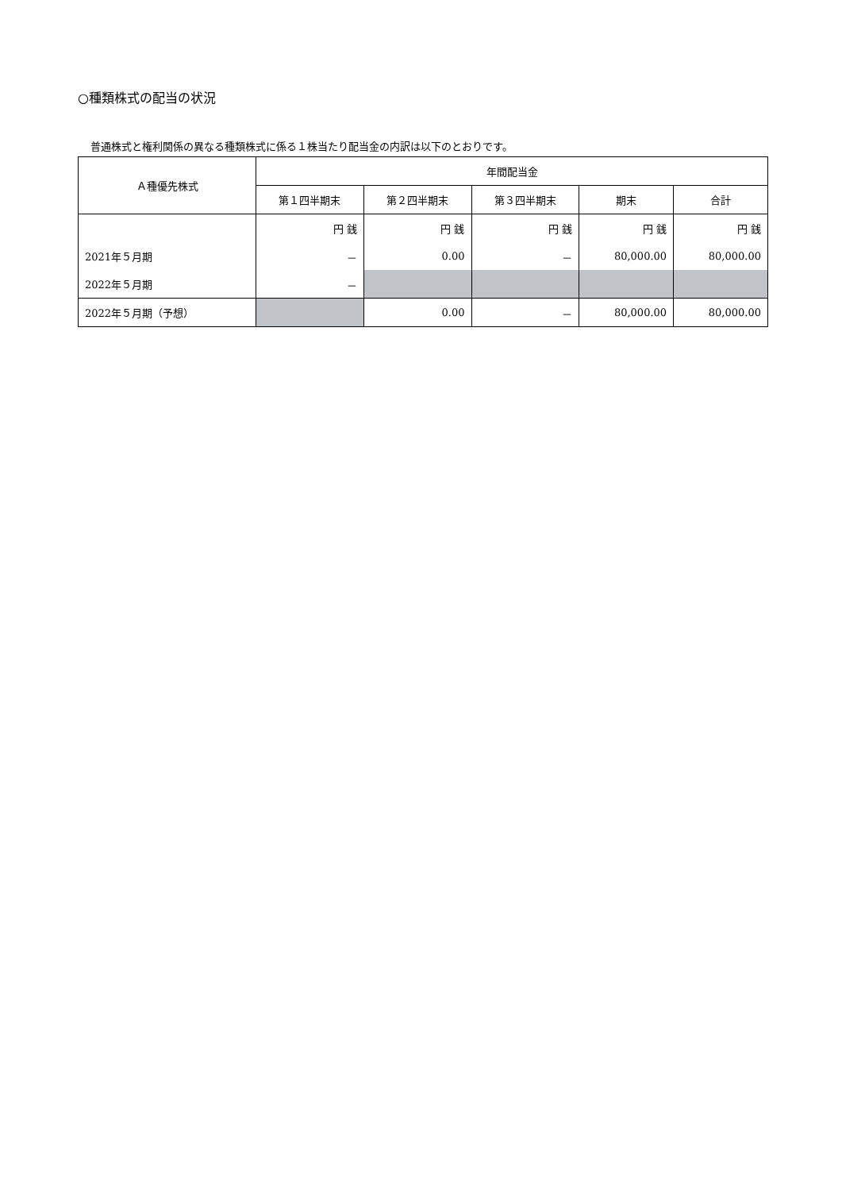○種類株式の配当の状況
普通株式と権利関係の異なる種類株式に係る１株当たり配当金の内訳は以下のとおりです。
| Ａ種優先株式 | 年間配当金 | | | | |
| --- | --- | --- | --- | --- | --- |
| | 第１四半期末 | 第２四半期末 | 第３四半期末 | 期末 | 合計 |
| | 円 銭 | 円 銭 | 円 銭 | 円 銭 | 円 銭 |
| 2021年５月期 | － | 0.00 | － | 80,000.00 | 80,000.00 |
| 2022年５月期 | － | | | | |
| 2022年５月期（予想） | | 0.00 | － | 80,000.00 | 80,000.00 |